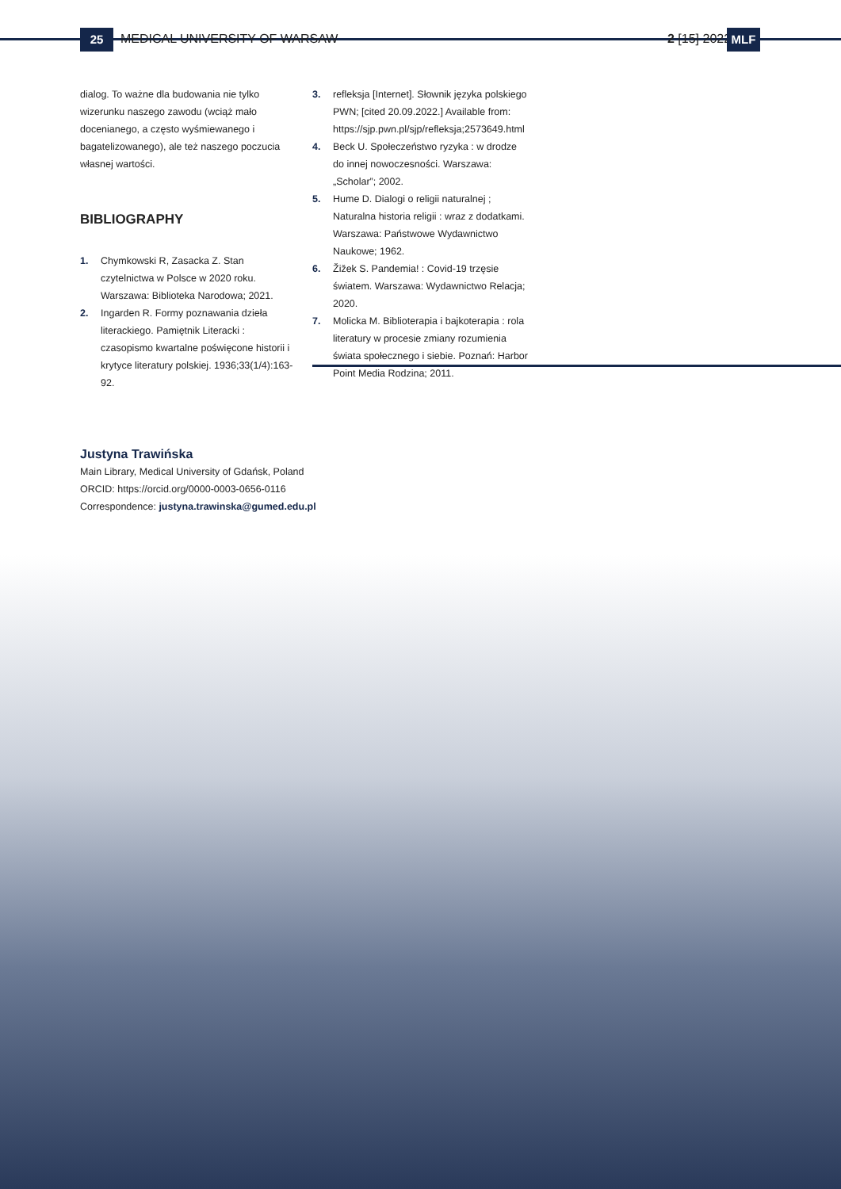25 MEDICAL UNIVERSITY OF WARSAW 2 [15] 2022 MLF
dialog. To ważne dla budowania nie tylko wizerunku naszego zawodu (wciąż mało docenianego, a często wyśmiewanego i bagatelizowanego), ale też naszego poczucia własnej wartości.
BIBLIOGRAPHY
1. Chymkowski R, Zasacka Z. Stan czytelnictwa w Polsce w 2020 roku. Warszawa: Biblioteka Narodowa; 2021.
2. Ingarden R. Formy poznawania dzieła literackiego. Pamiętnik Literacki : czasopismo kwartalne poświęcone historii i krytyce literatury polskiej. 1936;33(1/4):163-92.
3. refleksja [Internet]. Słownik języka polskiego PWN; [cited 20.09.2022.] Available from: https://sjp.pwn.pl/sjp/refleksja;2573649.html
4. Beck U. Społeczeństwo ryzyka : w drodze do innej nowoczesności. Warszawa: „Scholar”; 2002.
5. Hume D. Dialogi o religii naturalnej ; Naturalna historia religii : wraz z dodatkami. Warszawa: Państwowe Wydawnictwo Naukowe; 1962.
6. Žižek S. Pandemia! : Covid-19 trzęsie światem. Warszawa: Wydawnictwo Relacja; 2020.
7. Molicka M. Biblioterapia i bajkoterapia : rola literatury w procesie zmiany rozumienia świata społecznego i siebie. Poznań: Harbor Point Media Rodzina; 2011.
Justyna Trawińska
Main Library, Medical University of Gdańsk, Poland
ORCID: https://orcid.org/0000-0003-0656-0116
Correspondence: justyna.trawinska@gumed.edu.pl